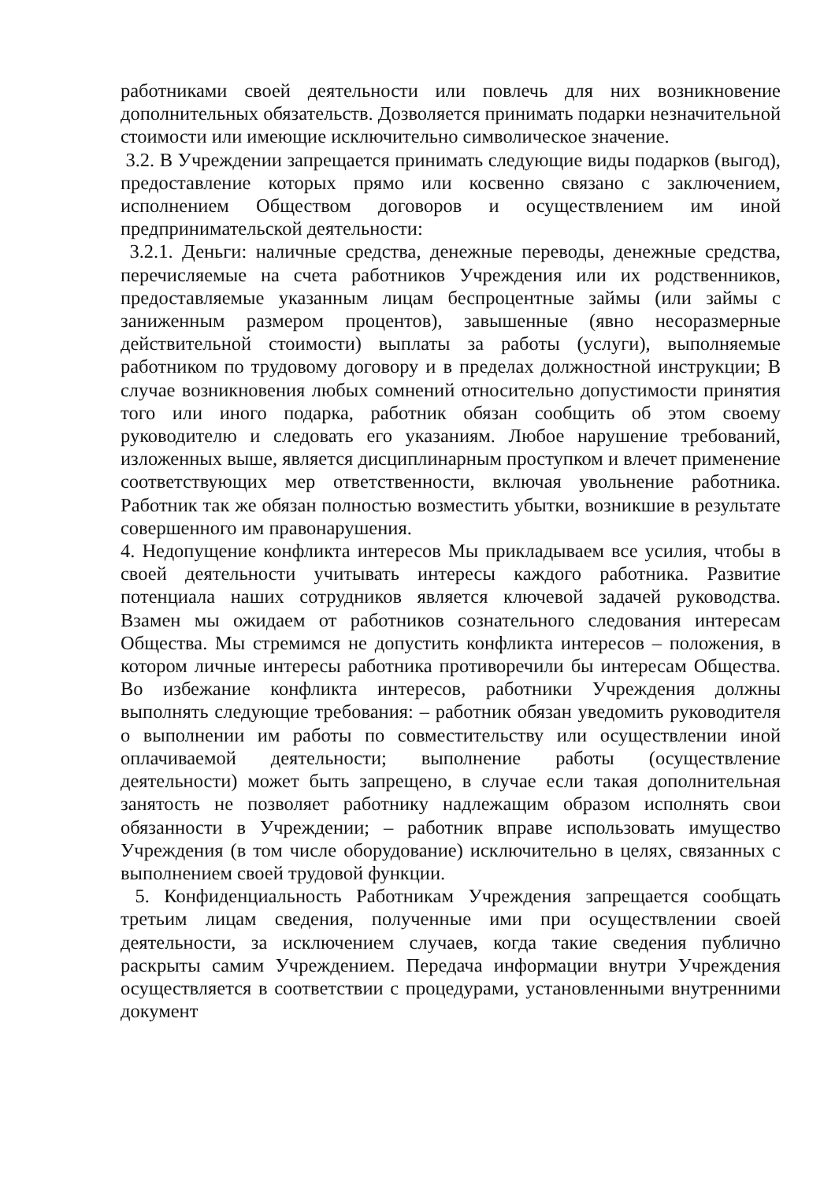работниками своей деятельности или повлечь для них возникновение дополнительных обязательств. Дозволяется принимать подарки незначительной стоимости или имеющие исключительно символическое значение.
3.2. В Учреждении запрещается принимать следующие виды подарков (выгод), предоставление которых прямо или косвенно связано с заключением, исполнением Обществом договоров и осуществлением им иной предпринимательской деятельности:
3.2.1. Деньги: наличные средства, денежные переводы, денежные средства, перечисляемые на счета работников Учреждения или их родственников, предоставляемые указанным лицам беспроцентные займы (или займы с заниженным размером процентов), завышенные (явно несоразмерные действительной стоимости) выплаты за работы (услуги), выполняемые работником по трудовому договору и в пределах должностной инструкции; В случае возникновения любых сомнений относительно допустимости принятия того или иного подарка, работник обязан сообщить об этом своему руководителю и следовать его указаниям. Любое нарушение требований, изложенных выше, является дисциплинарным проступком и влечет применение соответствующих мер ответственности, включая увольнение работника. Работник так же обязан полностью возместить убытки, возникшие в результате совершенного им правонарушения.
4. Недопущение конфликта интересов Мы прикладываем все усилия, чтобы в своей деятельности учитывать интересы каждого работника. Развитие потенциала наших сотрудников является ключевой задачей руководства. Взамен мы ожидаем от работников сознательного следования интересам Общества. Мы стремимся не допустить конфликта интересов – положения, в котором личные интересы работника противоречили бы интересам Общества. Во избежание конфликта интересов, работники Учреждения должны выполнять следующие требования: – работник обязан уведомить руководителя о выполнении им работы по совместительству или осуществлении иной оплачиваемой деятельности; выполнение работы (осуществление деятельности) может быть запрещено, в случае если такая дополнительная занятость не позволяет работнику надлежащим образом исполнять свои обязанности в Учреждении; – работник вправе использовать имущество Учреждения (в том числе оборудование) исключительно в целях, связанных с выполнением своей трудовой функции.
5. Конфиденциальность Работникам Учреждения запрещается сообщать третьим лицам сведения, полученные ими при осуществлении своей деятельности, за исключением случаев, когда такие сведения публично раскрыты самим Учреждением. Передача информации внутри Учреждения осуществляется в соответствии с процедурами, установленными внутренними документ